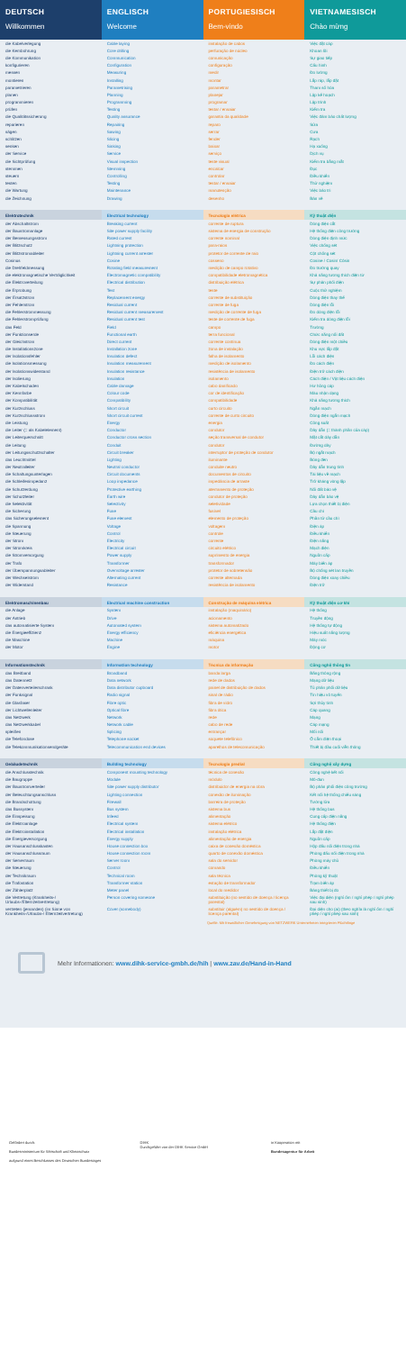DEUTSCH
Willkommen
ENGLISCH
Welcome
PORTUGIESISCH
Bem-vindo
VIETNAMESISCH
Chào mừng
| die Kabelverlegung | Cable laying | instalação de cabos | Việc đặt cáp |
| die Kernbohrung | Core drilling | perfuração de núcleo | Khoan lõi |
| die Kommunikation | Communication | comunicação | Sự giao tiếp |
| konfigurieren | Configuration | configuração | Cấu hình |
| messen | Measuring | medir | Đo lường |
| montieren | Installing | montar | Lắp ráp, lắp đặt |
| parametrieren | Parametrising | parametrar | Tham số hóa |
| planen | Planning | planejar | Lập kế hoạch |
| programmieren | Programming | programar | Lập trình |
| prüfen | Testing | testar / ensaiar | Kiểm tra |
| die Qualitätssicherung | Quality assurance | garantia da qualidade | Việc đảm bảo chất lượng |
| reparieren | Repairing | reparo | Sửa |
| sägen | Sawing | serrar | Cưa |
| schlitzen | Slicing | fender | Rạch |
| senken | Sinking | baixar | Hạ xuống |
| der Service | Service | serviço | Dịch vụ |
| die Sichtprüfung | Visual inspection | teste visual | Kiểm tra bằng mắt |
| stemmen | Stemming | encalcar | Đục |
| steuern | Controlling | controlar | Điều khiển |
| testen | Testing | testar / ensaiar | Thử nghiệm |
| die Wartung | Maintenance | manutenção | Việc bảo trì |
| die Zeichnung | Drawing | desenho | Bản vẽ |
| Elektrotechnik | Electrical technology | Tecnologia elétrica | Kỹ thuật điện |
| der Abschaltstrom | Breaking current | corrente de ruptura | Dòng điện cắt |
| der Baustromanlage | Site power supply facility | sistema de energia de construção | Hệ thống điện công trường |
| der Bemessungsstrom | Rated current | corrente nominal | Dòng điện định mức |
| der Blitzschutz | Lightning protection | para-raios | Việc chống sét |
| der Blitzstromableiter | Lightning current arrester | protetor de corrente de raio | Cột chống sét |
| Cosinus | Cosine | cosseno | Cosine / Cosin/ Côsin |
| die Drehfeldmessung | Rotating field measurement | medição de campo rotativo | Đo trường quay |
| die elektromagnetische Verträglichkeit | Electromagnetic compatibility | compatibilidade eletromagnética | Khả năng tương thích điện từ |
| die Elektroverteilung | Electrical distribution | distribuição elétrica | Sự phân phối điện |
| die Erprobung | Test | teste | Cuộc thử nghiệm |
| der Ersatzstrom | Replacement energy | corrente de substituição | Dòng điện thay thế |
| der Fehlerstrom | Residual current | corrente de fuga | Dòng điện lỗi |
| die Fehlerstrommessung | Residual current measurement | medição de corrente de fuga | Đo dòng điện lỗi |
| die Fehlerstromprüfung | Residual current test | teste de corrente de fuga | Kiểm tra dòng điện lỗi |
| das Feld | Field | campo | Trường |
| der Funktionserde | Functional earth | terra funcional | Chức năng nối đất |
| der Gleichstrom | Direct current | corrente contínua | Dòng điện một chiều |
| die Installationszone | Installation zone | zona de instalação | Khu vực lắp đặt |
| der Isolationsfehler | Insulation defect | falha de isolamento | Lỗi cách điện |
| die Isolationsmessung | Insulation measurement | medição de isolamento | Đo cách điện |
| der Isolationswiderstand | Insulation resistance | resistência de isolamento | Điện trở cách điện |
| der Isolierung | Insulation | isolamento | Cách điện / Vật liệu cách điện |
| der Kabelschaden | Cable damage | cabo danificado | Hư hỏng cáp |
| der Kennfarbe | Colour code | cor de identificação | Màu nhận dạng |
| der Kompatibilität | Compatibility | compatibilidade | Khả năng tương thích |
| der Kurzschluss | Short circuit | curto circuito | Ngắn mạch |
| der Kurzschlussstrom | Short circuit current | corrente de curto circuito | Dòng điện ngắn mạch |
| die Leistung | Energy | energia | Công suất |
| die Leiter (= als Kabelelement) | Conductor | condutor | Dây dẫn (= thành phần của cáp) |
| der Leiterquerschnitt | Conductor cross section | seção transversal de condutor | Mặt cắt dây dẫn |
| die Leitung | Conduit | condutor | Đường dây |
| der Leitungsschutzschalter | Circuit breaker | interruptor de proteção de condutor | Bộ ngắt mạch |
| das Leuchtmittel | Lighting | iluminante | Bóng đèn |
| der Neutralleiter | Neutral conductor | conduite neutro | Dây dẫn trung tính |
| die Schaltungsunterlagen | Circuit documents | documentos de circuito | Tài liệu về mạch |
| die Schleifenimpedanz | Loop impedance | impedância de arraste | Trở kháng vòng lặp |
| die Schutzerdung | Protective earthing | aterramento de proteção | Nối đất bảo vệ |
| der Schutzleiter | Earth wire | condutor de proteção | Dây dẫn bảo vệ |
| die Selektivität | Selectivity | seletividade | Lựa chọn thiết bị điện |
| die Sicherung | Fuse | fusível | Cầu chì |
| das Sicherungselement | Fuse element | elemento de proteção | Phần tử cầu chì |
| die Spannung | Voltage | voltagem | Điện áp |
| die Steuerung | Control | controle | Điều khiển |
| der Strom | Electricity | corrente | Điện năng |
| der Stromkreis | Electrical circuit | circuito elétrico | Mạch điện |
| die Stromversorgung | Power supply | suprimento de energia | Nguồn cấp |
| der Trafo | Transformer | transformador | Máy biến áp |
| der Überspannungsableiter | Overvoltage arrester | protetor de sobretensão | Bộ chống sét lan truyền |
| der Wechselstrom | Alternating current | corrente alternada | Dòng điện xoay chiều |
| der Widerstand | Resistance | resistência de isolamento | Điện trở |
| Elektromaschinenbau | Electrical machine construction | Construção de máquina elétrica | Kỹ thuật điện cơ khí |
| die Anlage | System | instalação (maquinário) | Hệ thống |
| der Antrieb | Drive | acionamento | Truyền động |
| das automatisierte System | Automated system | sistema automatizado | Hệ thống tự động |
| die Energieeffizienz | Energy efficiency | eficiência energética | Hiệu suất năng lượng |
| die Maschine | Machine | máquina | Máy móc |
| der Motor | Engine | motor | Động cơ |
| Informationstechnik | Information technology | Técnica da informação | Công nghệ thông tin |
| das Breitband | Broadband | banda larga | Băng thông rộng |
| das Datennetz | Data network | rede de dados | Mạng dữ liệu |
| der Datenverteilerschrank | Data distributor cupboard | painel de distribuição de dados | Tủ phân phối dữ liệu |
| der Funksignal | Radio signal | sinal de rádio | Tín hiệu vô tuyến |
| die Glasfaser | Fibre optic | fibra de vidro | Sợi thủy tinh |
| der Lichtwellenleiter | Optical fibre | fibra ótica | Cáp quang |
| das Netzwerk | Network | rede | Mạng |
| das Netzwerkkabel | Network cable | cabo de rede | Cáp mạng |
| spleißen | Splicing | entrançar | Mối nối |
| die Telefondose | Telephone socket | soquete telefônico | Ổ cắm điện thoại |
| die Telekommunikationsendgeräte | Telecommunication end devices | aparelhos de telecomunicação | Thiết bị đầu cuối viễn thông |
| Gebäudetechnik | Building technology | Tecnologia predial | Công nghệ xây dựng |
| die Anschlusstechnik | Component mounting technology | técnica de conexão | Công nghệ kết nối |
| die Baugruppe | Module | módulo | Mô-đun |
| der Baustromverteiler | Site power supply distributor | distribuidor de energia na obra | Bộ phân phối điện công trường |
| der Beleuchtungsanschluss | Lighting connection | conexão de iluminação | Kết nối hệ thống chiếu sáng |
| die Brandschottung | Firewall | barreira de proteção | Tường lửa |
| das Bussystem | Bus system | sistema bus | Hệ thống bus |
| die Einspeisung | Infeed | alimentação | Cung cấp điện năng |
| die Elektroanlage | Electrical system | sistema elétrico | Hệ thống điện |
| die Elektroinstallation | Electrical installation | instalação elétrica | Lắp đặt điện |
| die Energieversorgung | Energy supply | alimentação de energia | Nguồn cấp |
| der Hausanschlusskasten | House connection box | caixa de conexão doméstica | Hộp đấu nối điện trong nhà |
| der Hausanschlussraum | House connection room | quarto de conexão doméstica | Phòng đấu nối điện trong nhà |
| der Serverraum | Server room | sala do servidor | Phòng máy chủ |
| die Steuerung | Control | comando | Điều khiển |
| der Technikraum | Technical room | sala técnica | Phòng kỹ thuật |
| die Trafostation | Transformer station | estação de transformador | Trạm biến áp |
| der Zählerplatz | Meter panel | local do medidor | Bảng thiết bị đo |
| die Vertretung (Krankheits-/ Urlaubs-/Elternzeitvertretung) | Person covering someone | substituição (no sentido de doença / licença parental) | Việc đại diện (nghỉ ốm / nghỉ phép / nghỉ phép sau sinh) |
| vertreten (jemanden) (im Sinne von Krankheits-/Urlaubs-/ Elternzeitvertretung) | Cover (somebody) | substituir (alguém) no sentido de doença / licença parental) | Đại diện cho (ai) (theo nghĩa là nghỉ ốm / nghỉ phép / nghỉ phép sau sinh) |
Quelle: Mit freundlicher Genehmigung von NETZWERK Unternehmen integrieren Flüchtlinge
Mehr Informationen: www.dihk-service-gmbh.de/hih | www.zav.de/Hand-in-Hand
Gefördert durch:
Bundesministerium für Wirtschaft und Klimaschutz
aufgrund eines Beschlusses des Deutschen Bundestages
DIHK
Durchgeführt von der DIHK Service GmbH
in Kooperation mit
Bundesagentur für Arbeit